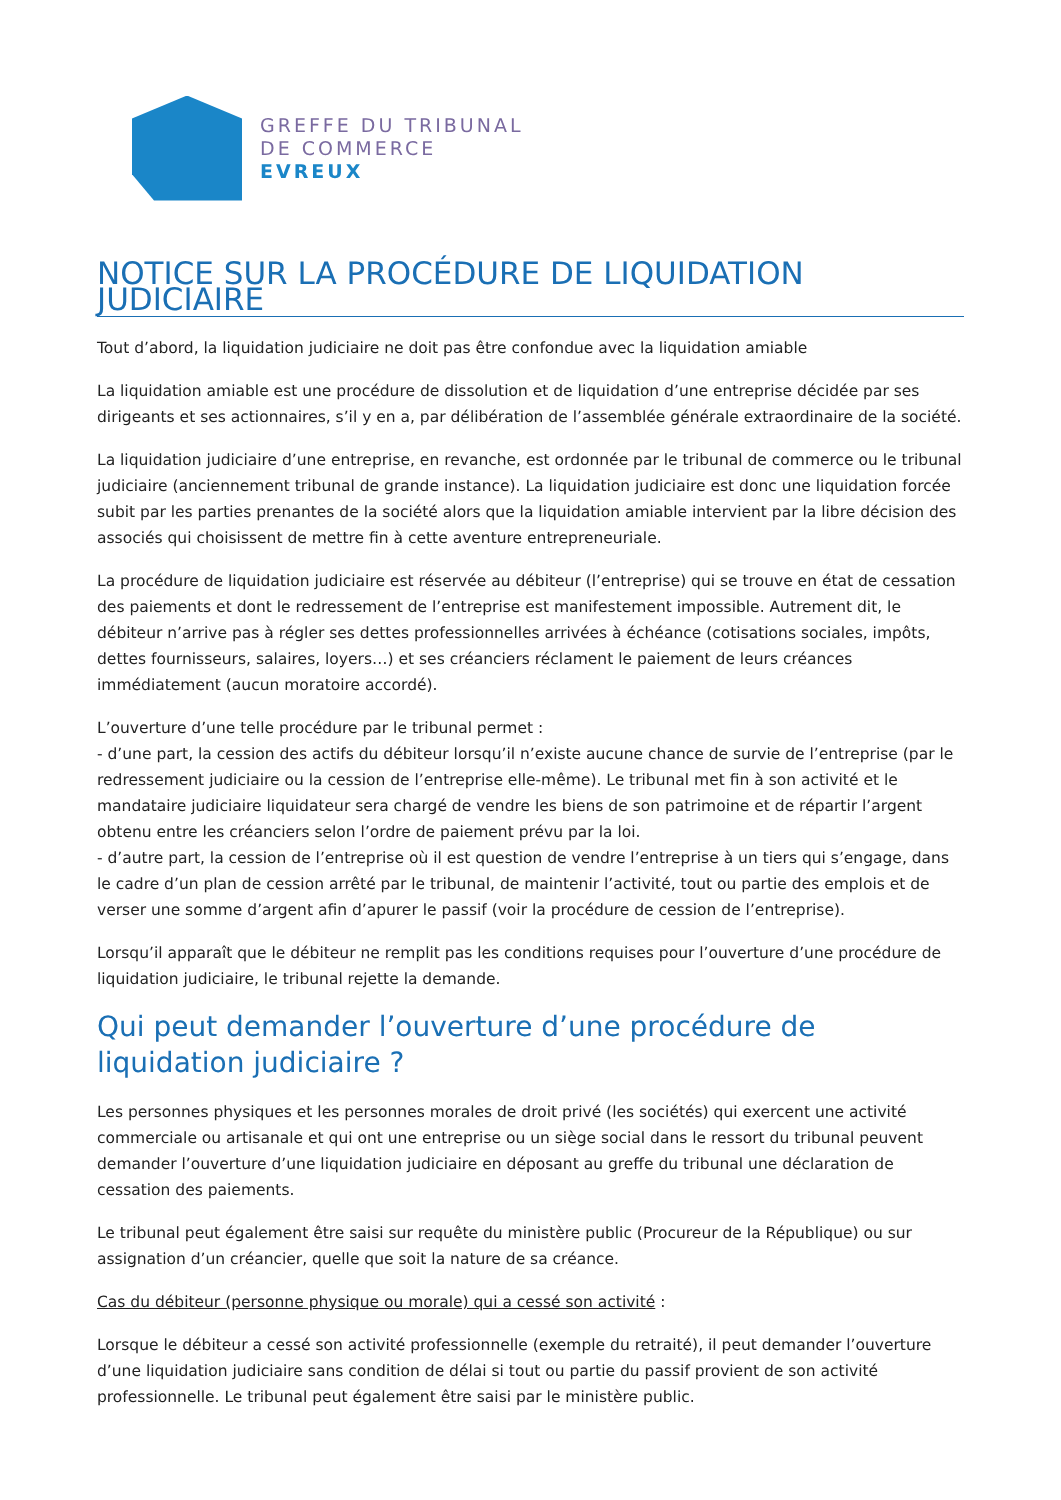GREFFE DU TRIBUNAL
DE COMMERCE
EVREUX
NOTICE SUR LA PROCÉDURE DE LIQUIDATION JUDICIAIRE
Tout d’abord, la liquidation judiciaire ne doit pas être confondue avec la liquidation amiable
La liquidation amiable est une procédure de dissolution et de liquidation d’une entreprise décidée par ses dirigeants et ses actionnaires, s’il y en a, par délibération de l’assemblée générale extraordinaire de la société.
La liquidation judiciaire d’une entreprise, en revanche, est ordonnée par le tribunal de commerce ou le tribunal judiciaire (anciennement tribunal de grande instance). La liquidation judiciaire est donc une liquidation forcée subit par les parties prenantes de la société alors que la liquidation amiable intervient par la libre décision des associés qui choisissent de mettre fin à cette aventure entrepreneuriale.
La procédure de liquidation judiciaire est réservée au débiteur (l’entreprise) qui se trouve en état de cessation des paiements et dont le redressement de l’entreprise est manifestement impossible. Autrement dit, le débiteur n’arrive pas à régler ses dettes professionnelles arrivées à échéance (cotisations sociales, impôts, dettes fournisseurs, salaires, loyers…) et ses créanciers réclament le paiement de leurs créances immédiatement (aucun moratoire accordé).
L’ouverture d’une telle procédure par le tribunal permet :
- d’une part, la cession des actifs du débiteur lorsqu’il n’existe aucune chance de survie de l’entreprise (par le redressement judiciaire ou la cession de l’entreprise elle-même). Le tribunal met fin à son activité et le mandataire judiciaire liquidateur sera chargé de vendre les biens de son patrimoine et de répartir l’argent obtenu entre les créanciers selon l’ordre de paiement prévu par la loi.
- d’autre part, la cession de l’entreprise où il est question de vendre l’entreprise à un tiers qui s’engage, dans le cadre d’un plan de cession arrêté par le tribunal, de maintenir l’activité, tout ou partie des emplois et de verser une somme d’argent afin d’apurer le passif (voir la procédure de cession de l’entreprise).
Lorsqu’il apparaît que le débiteur ne remplit pas les conditions requises pour l’ouverture d’une procédure de liquidation judiciaire, le tribunal rejette la demande.
Qui peut demander l’ouverture d’une procédure de liquidation judiciaire ?
Les personnes physiques et les personnes morales de droit privé (les sociétés) qui exercent une activité commerciale ou artisanale et qui ont une entreprise ou un siège social dans le ressort du tribunal peuvent demander l’ouverture d’une liquidation judiciaire en déposant au greffe du tribunal une déclaration de cessation des paiements.
Le tribunal peut également être saisi sur requête du ministère public (Procureur de la République) ou sur assignation d’un créancier, quelle que soit la nature de sa créance.
Cas du débiteur (personne physique ou morale) qui a cessé son activité :
Lorsque le débiteur a cessé son activité professionnelle (exemple du retraité), il peut demander l’ouverture d’une liquidation judiciaire sans condition de délai si tout ou partie du passif provient de son activité professionnelle. Le tribunal peut également être saisi par le ministère public.